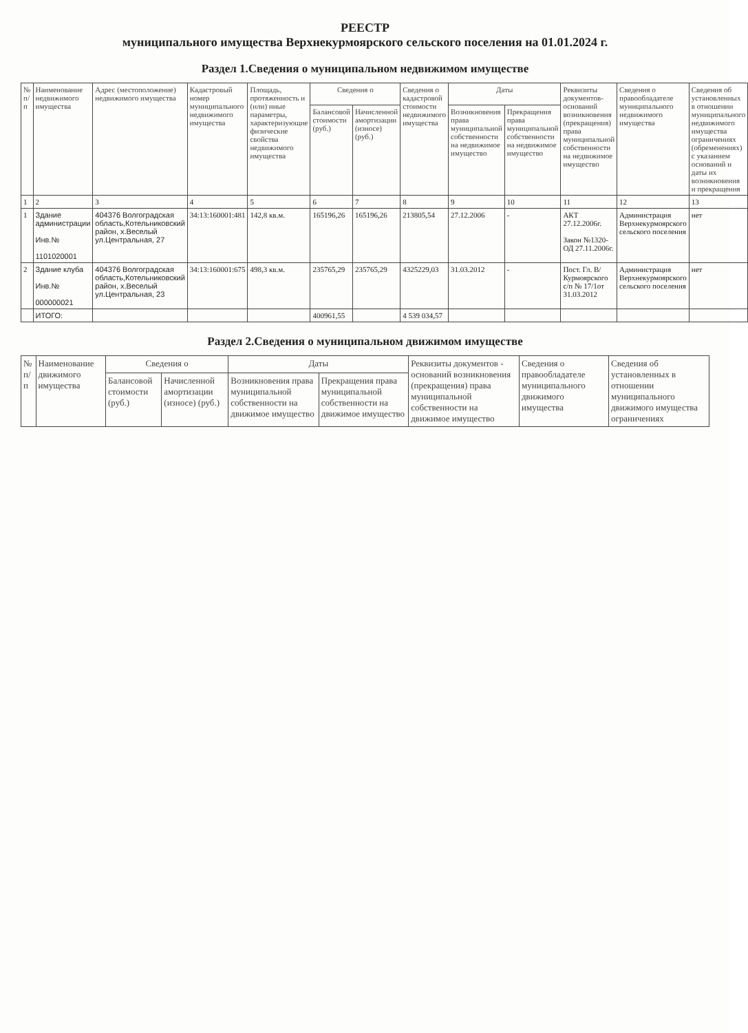РЕЕСТР
муниципального имущества Верхнекурмоярского сельского поселения на 01.01.2024 г.
Раздел 1.Сведения о муниципальном недвижимом имуществе
| № п/п | Наименование недвижимого имущества | Адрес (местоположение) недвижимого имущества | Кадастровый номер муниципального недвижимого имущества | Площадь, протяженность и (или) иные параметры, характеризующие физические свойства недвижимого имущества | Сведения о | | Сведения о кадастровой стоимости недвижимого имущества | Даты | | Реквизиты документов-оснований возникновения (прекращения) права муниципальной собственности на недвижимое имущество | Сведения о правообладателе муниципального недвижимого имущества | Сведения об установленных в отношении муниципального недвижимого имущества ограничениях (обременениях) с указанием оснований и даты их возникновения и прекращения |
| --- | --- | --- | --- | --- | --- | --- | --- | --- | --- | --- | --- | --- |
| | | | | | Балансовой стоимости (руб.) | Начисленной амортизации (износе) (руб.) | | Возникновения права муниципальной собственности на недвижимое имущество | Прекращения права муниципальной собственности на недвижимое имущество | | | |
| 1 | 2 | 3 | 4 | 5 | 6 | 7 | 8 | 9 | 10 | 11 | 12 | 13 |
| 1 | Здание администрации Инв.№ 1101020001 | 404376 Волгоградская область,Котельниковский район, х.Веселый ул.Центральная, 27 | 34:13:160001:481 | 142,8 кв.м. | 165196,26 | 165196,26 | 213805,54 | 27.12.2006 | - | АКТ 27.12.2006г. Закон №1320-ОД 27.11.2006г. | Администрация Верхнекурмоярского сельского поселения | нет |
| 2 | Здание клуба Инв.№ 000000021 | 404376 Волгоградская область,Котельниковский район, х.Веселый ул.Центральная, 23 | 34:13:160001:675 | 498,3 кв.м. | 235765,29 | 235765,29 | 4325229,03 | 31.03.2012 | - | Пост. Гл. В/Курмоярского с/п № 17/1от 31.03.2012 | Администрация Верхнекурмоярского сельского поселения | нет |
| | ИТОГО: | | | | 400961,55 | | 4 539 034,57 | | | | | |
Раздел 2.Сведения о муниципальном движимом имуществе
| № п/п | Наименование движимого имущества | Сведения о | | Даты | | Реквизиты документов - оснований возникновения (прекращения) права муниципальной собственности на движимое имущество | Сведения о правообладателе муниципального движимого имущества | Сведения об установленных в отношении муниципального движимого имущества ограничениях |
| --- | --- | --- | --- | --- | --- | --- | --- | --- |
| | | Балансовой стоимости (руб.) | Начисленной амортизации (износе) (руб.) | Возникновения права муниципальной собственности на движимое имущество | Прекращения права муниципальной собственности на движимое имущество | | | |